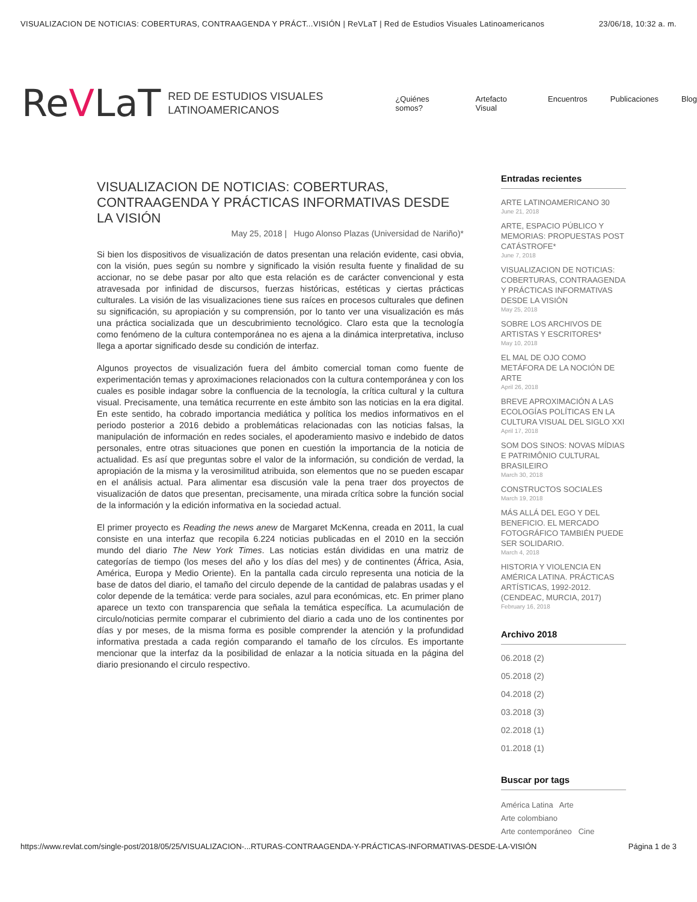VISUALIZACION DE NOTICIAS: COBERTURAS, CONTRAAGENDA Y PRÁCT...VISIÓN | ReVLaT | Red de Estudios Visuales Latinoamericanos 23/06/18, 10:32 a. m.
ReVLaT
RED DE ESTUDIOS VISUALES LATINOAMERICANOS
¿Quiénes somos? Artefacto Visual Encuentros Publicaciones Blog
VISUALIZACION DE NOTICIAS: COBERTURAS, CONTRAAGENDA Y PRÁCTICAS INFORMATIVAS DESDE LA VISIÓN
May 25, 2018 | Hugo Alonso Plazas (Universidad de Nariño)*
Si bien los dispositivos de visualización de datos presentan una relación evidente, casi obvia, con la visión, pues según su nombre y significado la visión resulta fuente y finalidad de su accionar, no se debe pasar por alto que esta relación es de carácter convencional y esta atravesada por infinidad de discursos, fuerzas históricas, estéticas y ciertas prácticas culturales. La visión de las visualizaciones tiene sus raíces en procesos culturales que definen su significación, su apropiación y su comprensión, por lo tanto ver una visualización es más una práctica socializada que un descubrimiento tecnológico. Claro esta que la tecnología como fenómeno de la cultura contemporánea no es ajena a la dinámica interpretativa, incluso llega a aportar significado desde su condición de interfaz.
Algunos proyectos de visualización fuera del ámbito comercial toman como fuente de experimentación temas y aproximaciones relacionados con la cultura contemporánea y con los cuales es posible indagar sobre la confluencia de la tecnología, la crítica cultural y la cultura visual. Precisamente, una temática recurrente en este ámbito son las noticias en la era digital. En este sentido, ha cobrado importancia mediática y política los medios informativos en el periodo posterior a 2016 debido a problemáticas relacionadas con las noticias falsas, la manipulación de información en redes sociales, el apoderamiento masivo e indebido de datos personales, entre otras situaciones que ponen en cuestión la importancia de la noticia de actualidad. Es así que preguntas sobre el valor de la información, su condición de verdad, la apropiación de la misma y la verosimilitud atribuida, son elementos que no se pueden escapar en el análisis actual. Para alimentar esa discusión vale la pena traer dos proyectos de visualización de datos que presentan, precisamente, una mirada crítica sobre la función social de la información y la edición informativa en la sociedad actual.
El primer proyecto es Reading the news anew de Margaret McKenna, creada en 2011, la cual consiste en una interfaz que recopila 6.224 noticias publicadas en el 2010 en la sección mundo del diario The New York Times. Las noticias están divididas en una matriz de categorías de tiempo (los meses del año y los días del mes) y de continentes (África, Asia, América, Europa y Medio Oriente). En la pantalla cada circulo representa una noticia de la base de datos del diario, el tamaño del circulo depende de la cantidad de palabras usadas y el color depende de la temática: verde para sociales, azul para económicas, etc. En primer plano aparece un texto con transparencia que señala la temática específica. La acumulación de circulo/noticias permite comparar el cubrimiento del diario a cada uno de los continentes por días y por meses, de la misma forma es posible comprender la atención y la profundidad informativa prestada a cada región comparando el tamaño de los círculos. Es importante mencionar que la interfaz da la posibilidad de enlazar a la noticia situada en la página del diario presionando el circulo respectivo.
Entradas recientes
ARTE LATINOAMERICANO 30
June 21, 2018
ARTE, ESPACIO PÚBLICO Y MEMORIAS: PROPUESTAS POST CATÁSTROFE*
June 7, 2018
VISUALIZACION DE NOTICIAS: COBERTURAS, CONTRAAGENDA Y PRÁCTICAS INFORMATIVAS DESDE LA VISIÓN
May 25, 2018
SOBRE LOS ARCHIVOS DE ARTISTAS Y ESCRITORES*
May 10, 2018
EL MAL DE OJO COMO METÁFORA DE LA NOCIÓN DE ARTE
April 26, 2018
BREVE APROXIMACIÓN A LAS ECOLOGÍAS POLÍTICAS EN LA CULTURA VISUAL DEL SIGLO XXI
April 17, 2018
SOM DOS SINOS: NOVAS MÍDIAS E PATRIMÔNIO CULTURAL BRASILEIRO
March 30, 2018
CONSTRUCTOS SOCIALES
March 19, 2018
MÁS ALLÁ DEL EGO Y DEL BENEFICIO. EL MERCADO FOTOGRÁFICO TAMBIÉN PUEDE SER SOLIDARIO.
March 4, 2018
HISTORIA Y VIOLENCIA EN AMÉRICA LATINA. PRÁCTICAS ARTÍSTICAS, 1992-2012. (CENDEAC, MURCIA, 2017)
February 16, 2018
Archivo 2018
06.2018 (2)
05.2018 (2)
04.2018 (2)
03.2018 (3)
02.2018 (1)
01.2018 (1)
Buscar por tags
América Latina Arte
Arte colombiano
Arte contemporáneo Cine
https://www.revlat.com/single-post/2018/05/25/VISUALIZACION-...RTURAS-CONTRAAGENDA-Y-PRÁCTICAS-INFORMATIVAS-DESDE-LA-VISIÓN Página 1 de 3